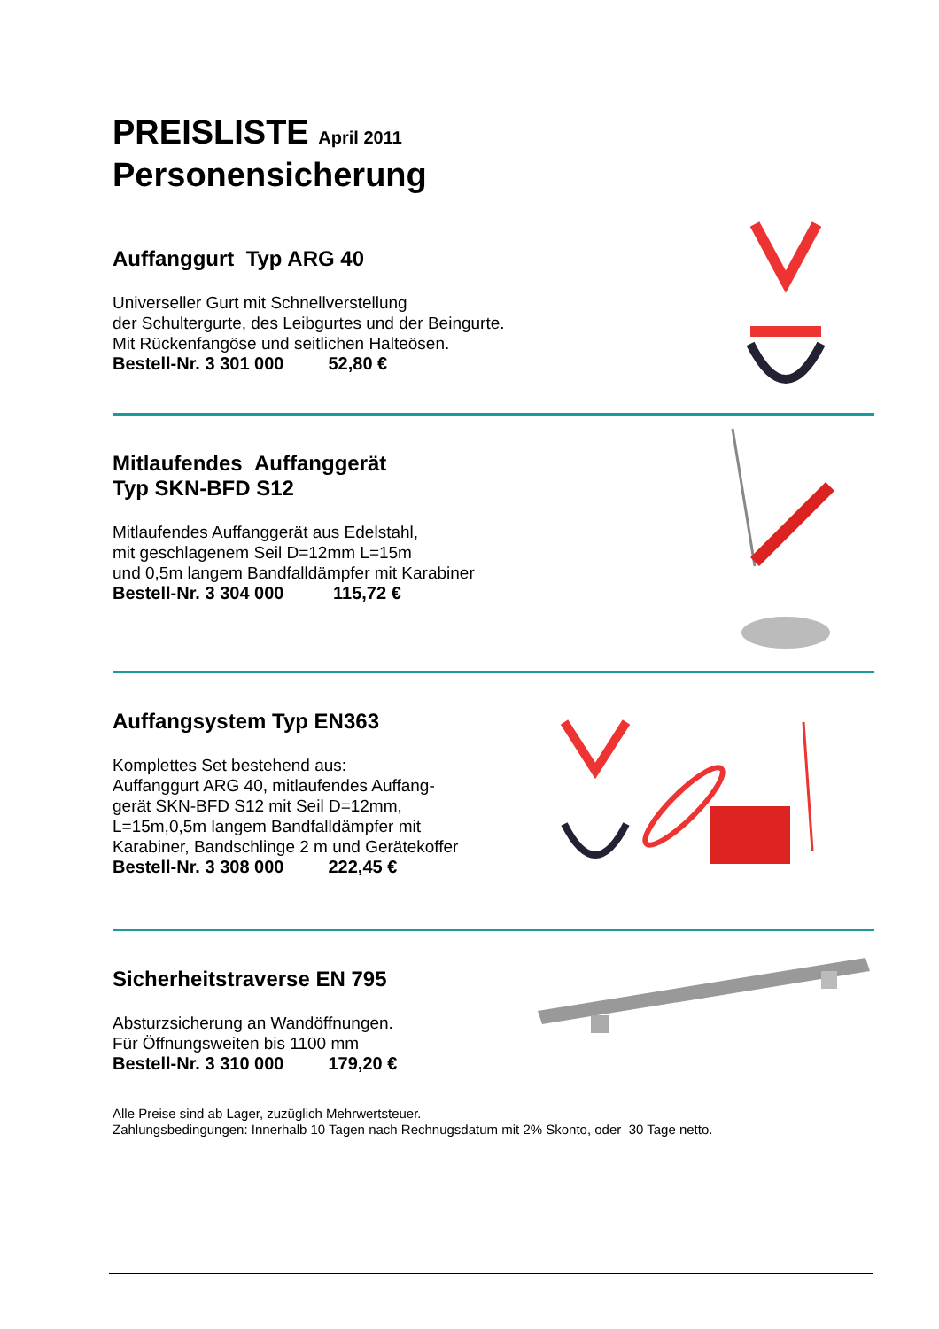PREISLISTE April 2011
Personensicherung
Auffanggurt Typ ARG 40
Universeller Gurt mit Schnellverstellung
der Schultergurte, des Leibgurtes und der Beingurte.
Mit Rückenfangöse und seitlichen Halteösen.
Bestell-Nr. 3 301 000 52,80 €
Mitlaufendes Auffanggerät
Typ SKN-BFD S12
Mitlaufendes Auffanggerät aus Edelstahl,
mit geschlagenem Seil D=12mm L=15m
und 0,5m langem Bandfalldämpfer mit Karabiner
Bestell-Nr. 3 304 000 115,72 €
Auffangsystem Typ EN363
Komplettes Set bestehend aus:
Auffanggurt ARG 40, mitlaufendes Auffang-
gerät SKN-BFD S12 mit Seil D=12mm,
L=15m,0,5m langem Bandfalldämpfer mit
Karabiner, Bandschlinge 2 m und Gerätekoffer
Bestell-Nr. 3 308 000 222,45 €
Sicherheitstraverse EN 795
Absturzsicherung an Wandöffnungen.
Für Öffnungsweiten bis 1100 mm
Bestell-Nr. 3 310 000 179,20 €
Alle Preise sind ab Lager, zuzüglich Mehrwertsteuer.
Zahlungsbedingungen: Innerhalb 10 Tagen nach Rechnugsdatum mit 2% Skonto, oder 30 Tage netto.